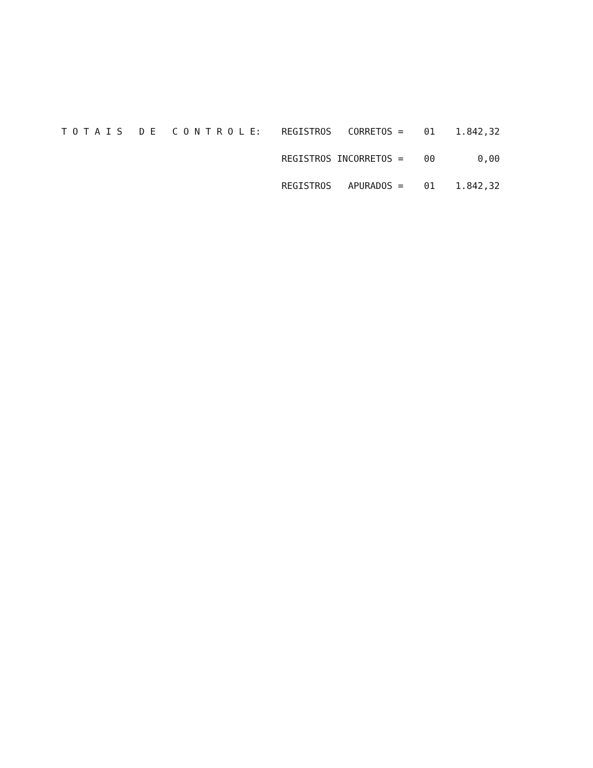| T O T A I S D E C O N T R O L E: | REGISTROS CORRETOS = | 01 | 1.842,32 |
| | REGISTROS INCORRETOS = | 00 | 0,00 |
| | REGISTROS APURADOS = | 01 | 1.842,32 |